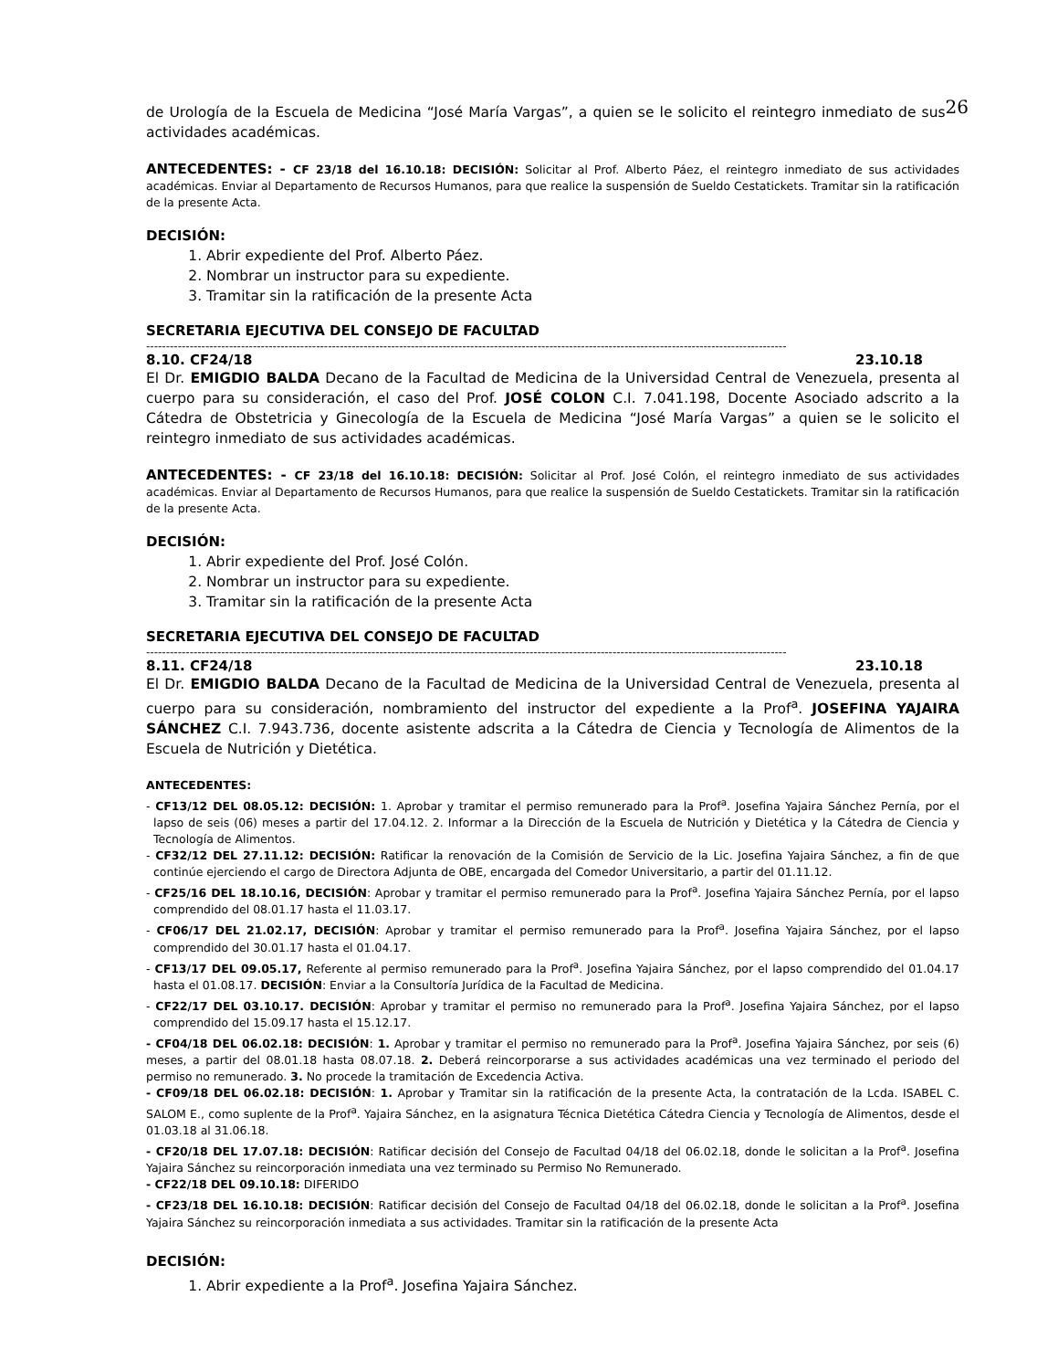de Urología de la Escuela de Medicina “José María Vargas”, a quien se le solicito el reintegro inmediato de sus 26 actividades académicas.
ANTECEDENTES: - CF 23/18 del 16.10.18: DECISIÓN: Solicitar al Prof. Alberto Páez, el reintegro inmediato de sus actividades académicas. Enviar al Departamento de Recursos Humanos, para que realice la suspensión de Sueldo Cestatickets. Tramitar sin la ratificación de la presente Acta.
DECISIÓN:
1. Abrir expediente del Prof. Alberto Páez.
2. Nombrar un instructor para su expediente.
3. Tramitar sin la ratificación de la presente Acta
SECRETARIA EJECUTIVA DEL CONSEJO DE FACULTAD
------------------------------------------------------------------------------------------------------------------------------------------------------------------
8.10. CF24/18 23.10.18
El Dr. EMIGDIO BALDA Decano de la Facultad de Medicina de la Universidad Central de Venezuela, presenta al cuerpo para su consideración, el caso del Prof. JOSÉ COLON C.I. 7.041.198, Docente Asociado adscrito a la Cátedra de Obstetricia y Ginecología de la Escuela de Medicina “José María Vargas” a quien se le solicito el reintegro inmediato de sus actividades académicas.
ANTECEDENTES: - CF 23/18 del 16.10.18: DECISIÓN: Solicitar al Prof. José Colón, el reintegro inmediato de sus actividades académicas. Enviar al Departamento de Recursos Humanos, para que realice la suspensión de Sueldo Cestatickets. Tramitar sin la ratificación de la presente Acta.
DECISIÓN:
1. Abrir expediente del Prof. José Colón.
2. Nombrar un instructor para su expediente.
3. Tramitar sin la ratificación de la presente Acta
SECRETARIA EJECUTIVA DEL CONSEJO DE FACULTAD
------------------------------------------------------------------------------------------------------------------------------------------------------------------
8.11. CF24/18 23.10.18
El Dr. EMIGDIO BALDA Decano de la Facultad de Medicina de la Universidad Central de Venezuela, presenta al cuerpo para su consideración, nombramiento del instructor del expediente a la Prof<sup>a</sup>. JOSEFINA YAJAIRA SÁNCHEZ C.I. 7.943.736, docente asistente adscrita a la Cátedra de Ciencia y Tecnología de Alimentos de la Escuela de Nutrición y Dietética.
ANTECEDENTES:
- CF13/12 DEL 08.05.12: DECISIÓN: 1. Aprobar y tramitar el permiso remunerado para la Prof<sup>a</sup>. Josefina Yajaira Sánchez Pernía, por el lapso de seis (06) meses a partir del 17.04.12. 2. Informar a la Dirección de la Escuela de Nutrición y Dietética y la Cátedra de Ciencia y Tecnología de Alimentos.
- CF32/12 DEL 27.11.12: DECISIÓN: Ratificar la renovación de la Comisión de Servicio de la Lic. Josefina Yajaira Sánchez, a fin de que continúe ejerciendo el cargo de Directora Adjunta de OBE, encargada del Comedor Universitario, a partir del 01.11.12.
- CF25/16 DEL 18.10.16, DECISIÓN: Aprobar y tramitar el permiso remunerado para la Prof<sup>a</sup>. Josefina Yajaira Sánchez Pernía, por el lapso comprendido del 08.01.17 hasta el 11.03.17.
- CF06/17 DEL 21.02.17, DECISIÓN: Aprobar y tramitar el permiso remunerado para la Prof<sup>a</sup>. Josefina Yajaira Sánchez, por el lapso comprendido del 30.01.17 hasta el 01.04.17.
- CF13/17 DEL 09.05.17, Referente al permiso remunerado para la Prof<sup>a</sup>. Josefina Yajaira Sánchez, por el lapso comprendido del 01.04.17 hasta el 01.08.17. DECISIÓN: Enviar a la Consultoría Jurídica de la Facultad de Medicina.
- CF22/17 DEL 03.10.17. DECISIÓN: Aprobar y tramitar el permiso no remunerado para la Prof<sup>a</sup>. Josefina Yajaira Sánchez, por el lapso comprendido del 15.09.17 hasta el 15.12.17.
- CF04/18 DEL 06.02.18: DECISIÓN: 1. Aprobar y tramitar el permiso no remunerado para la Prof<sup>a</sup>. Josefina Yajaira Sánchez, por seis (6) meses, a partir del 08.01.18 hasta 08.07.18. 2. Deberá reincorporarse a sus actividades académicas una vez terminado el periodo del permiso no remunerado. 3. No procede la tramitación de Excedencia Activa.
- CF09/18 DEL 06.02.18: DECISIÓN: 1. Aprobar y Tramitar sin la ratificación de la presente Acta, la contratación de la Lcda. ISABEL C. SALOM E., como suplente de la Prof<sup>a</sup>. Yajaira Sánchez, en la asignatura Técnica Dietética Cátedra Ciencia y Tecnología de Alimentos, desde el 01.03.18 al 31.06.18.
- CF20/18 DEL 17.07.18: DECISIÓN: Ratificar decisión del Consejo de Facultad 04/18 del 06.02.18, donde le solicitan a la Prof<sup>a</sup>. Josefina Yajaira Sánchez su reincorporación inmediata una vez terminado su Permiso No Remunerado.
- CF22/18 DEL 09.10.18: DIFERIDO
- CF23/18 DEL 16.10.18: DECISIÓN: Ratificar decisión del Consejo de Facultad 04/18 del 06.02.18, donde le solicitan a la Prof<sup>a</sup>. Josefina Yajaira Sánchez su reincorporación inmediata a sus actividades. Tramitar sin la ratificación de la presente Acta
DECISIÓN:
1. Abrir expediente a la Prof<sup>a</sup>. Josefina Yajaira Sánchez.